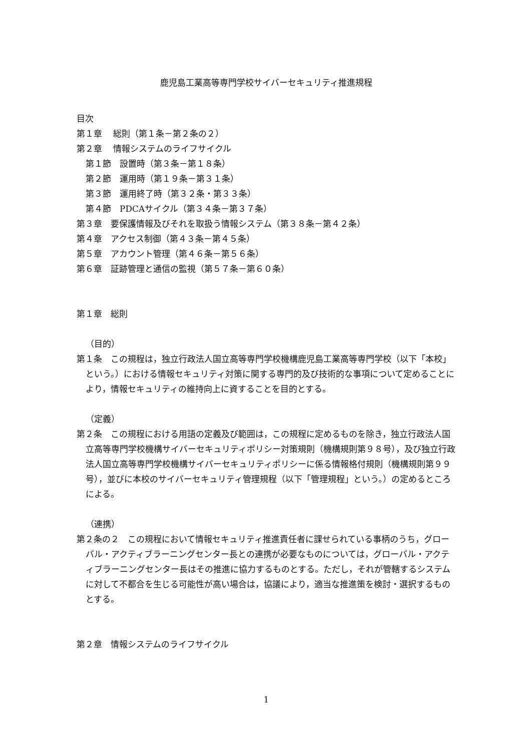鹿児島工業高等専門学校サイバーセキュリティ推進規程
目次
第１章　 総則（第１条－第２条の２）
第２章　 情報システムのライフサイクル
第１節　設置時（第３条－第１８条）
第２節　運用時（第１９条－第３１条）
第３節　運用終了時（第３２条・第３３条）
第４節　PDCAサイクル（第３４条－第３７条）
第３章　要保護情報及びそれを取扱う情報システム（第３８条－第４２条）
第４章　アクセス制御（第４３条－第４５条）
第５章　アカウント管理（第４６条－第５６条）
第６章　証跡管理と通信の監視（第５７条－第６０条）
第１章　総則
（目的）
第１条　この規程は，独立行政法人国立高等専門学校機構鹿児島工業高等専門学校（以下「本校」という。）における情報セキュリティ対策に関する専門的及び技術的な事項について定めることにより，情報セキュリティの維持向上に資することを目的とする。
（定義）
第２条　この規程における用語の定義及び範囲は，この規程に定めるものを除き，独立行政法人国立高等専門学校機構サイバーセキュリティポリシー対策規則（機構規則第９８号），及び独立行政法人国立高等専門学校機構サイバーセキュリティポリシーに係る情報格付規則（機構規則第９９号），並びに本校のサイバーセキュリティ管理規程（以下「管理規程」という。）の定めるところによる。
（連携）
第２条の２　この規程において情報セキュリティ推進責任者に課せられている事柄のうち，グローバル・アクティブラーニングセンター長との連携が必要なものについては，グローバル・アクティブラーニングセンター長はその推進に協力するものとする。ただし，それが管轄するシステムに対して不都合を生じる可能性が高い場合は，協議により，適当な推進策を検討・選択するものとする。
第２章　情報システムのライフサイクル
1